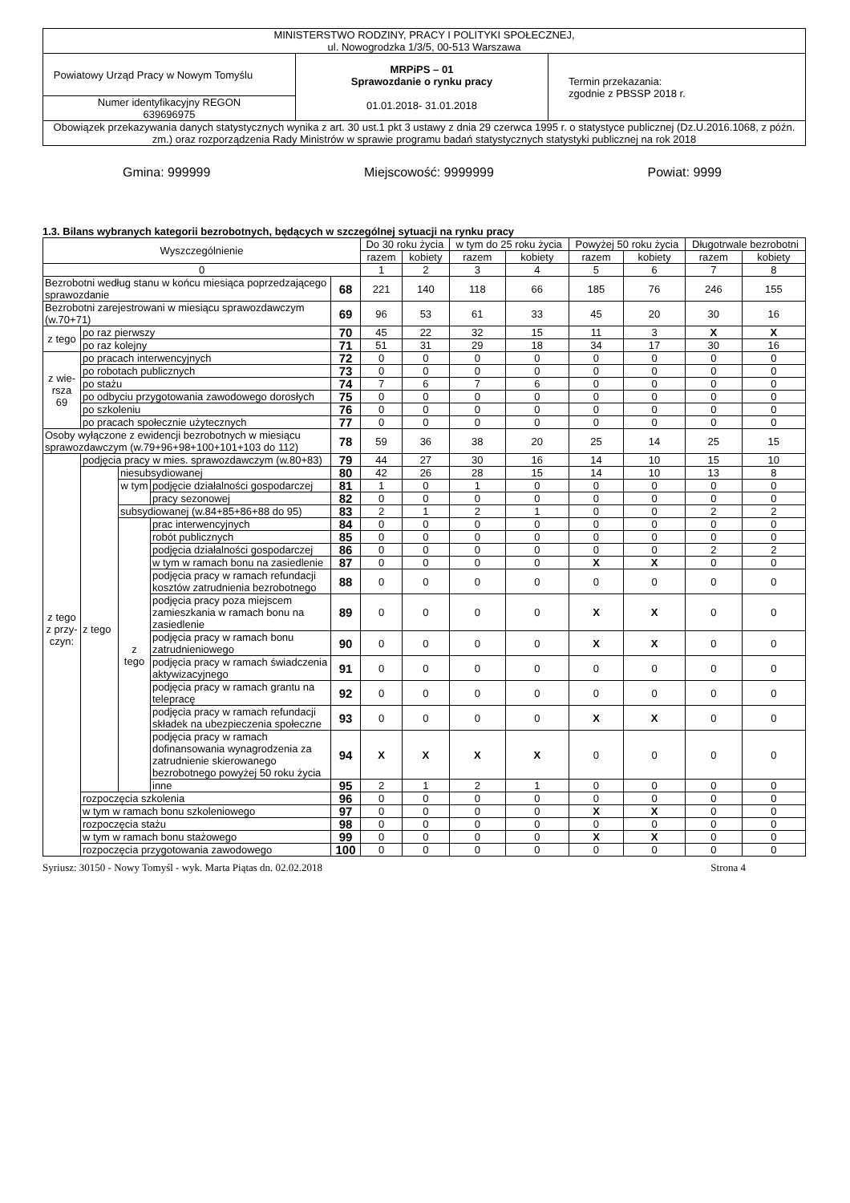| MINISTERSTWO RODZINY, PRACY I POLITYKI SPOŁECZNEJ, ul. Nowogrodzka 1/3/5, 00-513 Warszawa | | |
| Powiatowy Urząd Pracy w Nowym Tomyślu | MRPiPS – 01 Sprawozdanie o rynku pracy 01.01.2018- 31.01.2018 | Termin przekazania: zgodnie z PBSSP 2018 r. |
| Numer identyfikacyjny REGON 639696975 | | |
| Obowiązek przekazywania danych statystycznych wynika z art. 30 ust.1 pkt 3 ustawy z dnia 29 czerwca 1995 r. o statystyce publicznej (Dz.U.2016.1068, z późn. zm.) oraz rozporządzenia Rady Ministrów w sprawie programu badań statystycznych statystyki publicznej na rok 2018 | | |
Gmina: 999999 Miejscowość: 9999999 Powiat: 9999
1.3. Bilans wybranych kategorii bezrobotnych, będących w szczególnej sytuacji na rynku pracy
| Wyszczególnienie | | | | | Do 30 roku życia | | w tym do 25 roku życia | | Powyżej 50 roku życia | | Długotrwale bezrobotni | |
| --- | --- | --- | --- | --- | --- | --- | --- | --- | --- | --- | --- | --- |
| | | | | | razem | kobiety | razem | kobiety | razem | kobiety | razem | kobiety |
| 0 | | | | | 1 | 2 | 3 | 4 | 5 | 6 | 7 | 8 |
| Bezrobotni według stanu w końcu miesiąca poprzedzającego sprawozdanie | | | | 68 | 221 | 140 | 118 | 66 | 185 | 76 | 246 | 155 |
| Bezrobotni zarejestrowani w miesiącu sprawozdawczym (w.70+71) | | | | 69 | 96 | 53 | 61 | 33 | 45 | 20 | 30 | 16 |
| z tego | po raz pierwszy | | | 70 | 45 | 22 | 32 | 15 | 11 | 3 | X | X |
| | po raz kolejny | | | 71 | 51 | 31 | 29 | 18 | 34 | 17 | 30 | 16 |
| z wie- rsza 69 | po pracach interwencyjnych | | | 72 | 0 | 0 | 0 | 0 | 0 | 0 | 0 | 0 |
| | po robotach publicznych | | | 73 | 0 | 0 | 0 | 0 | 0 | 0 | 0 | 0 |
| | po stażu | | | 74 | 7 | 6 | 7 | 6 | 0 | 0 | 0 | 0 |
| | po odbyciu przygotowania zawodowego dorosłych | | | 75 | 0 | 0 | 0 | 0 | 0 | 0 | 0 | 0 |
| | po szkoleniu | | | 76 | 0 | 0 | 0 | 0 | 0 | 0 | 0 | 0 |
| | po pracach społecznie użytecznych | | | 77 | 0 | 0 | 0 | 0 | 0 | 0 | 0 | 0 |
| Osoby wyłączone z ewidencji bezrobotnych w miesiącu sprawozdawczym (w.79+96+98+100+101+103 do 112) | | | | 78 | 59 | 36 | 38 | 20 | 25 | 14 | 25 | 15 |
| z tego z przy- czyn: | podjęcia pracy w mies. sprawozdawczym (w.80+83) | | | 79 | 44 | 27 | 30 | 16 | 14 | 10 | 15 | 10 |
| | z tego | niesubsydiowanej | | 80 | 42 | 26 | 28 | 15 | 14 | 10 | 13 | 8 |
| | | w tym | podjęcie działalności gospodarczej | 81 | 1 | 0 | 1 | 0 | 0 | 0 | 0 | 0 |
| | | | pracy sezonowej | 82 | 0 | 0 | 0 | 0 | 0 | 0 | 0 | 0 |
| | | subsydiowanej (w.84+85+86+88 do 95) | | 83 | 2 | 1 | 2 | 1 | 0 | 0 | 2 | 2 |
| | | z tego | prac interwencyjnych | 84 | 0 | 0 | 0 | 0 | 0 | 0 | 0 | 0 |
| | | | robót publicznych | 85 | 0 | 0 | 0 | 0 | 0 | 0 | 0 | 0 |
| | | | podjęcia działalności gospodarczej | 86 | 0 | 0 | 0 | 0 | 0 | 0 | 2 | 2 |
| | | | w tym w ramach bonu na zasiedlenie | 87 | 0 | 0 | 0 | 0 | X | X | 0 | 0 |
| | | | podjęcia pracy w ramach refundacji kosztów zatrudnienia bezrobotnego | 88 | 0 | 0 | 0 | 0 | 0 | 0 | 0 | 0 |
| | | | podjęcia pracy poza miejscem zamieszkania w ramach bonu na zasiedlenie | 89 | 0 | 0 | 0 | 0 | X | X | 0 | 0 |
| | | | podjęcia pracy w ramach bonu zatrudnieniowego | 90 | 0 | 0 | 0 | 0 | X | X | 0 | 0 |
| | | | podjęcia pracy w ramach świadczenia aktywizacyjnego | 91 | 0 | 0 | 0 | 0 | 0 | 0 | 0 | 0 |
| | | | podjęcia pracy w ramach grantu na telepracę | 92 | 0 | 0 | 0 | 0 | 0 | 0 | 0 | 0 |
| | | | podjęcia pracy w ramach refundacji składek na ubezpieczenia społeczne | 93 | 0 | 0 | 0 | 0 | X | X | 0 | 0 |
| | | | podjęcia pracy w ramach dofinansowania wynagrodzenia za zatrudnienie skierowanego bezrobotnego powyżej 50 roku życia | 94 | X | X | X | X | 0 | 0 | 0 | 0 |
| | | | inne | 95 | 2 | 1 | 2 | 1 | 0 | 0 | 0 | 0 |
| | rozpoczęcia szkolenia | | | 96 | 0 | 0 | 0 | 0 | 0 | 0 | 0 | 0 |
| | w tym w ramach bonu szkoleniowego | | | 97 | 0 | 0 | 0 | 0 | X | X | 0 | 0 |
| | rozpoczęcia stażu | | | 98 | 0 | 0 | 0 | 0 | 0 | 0 | 0 | 0 |
| | w tym w ramach bonu stażowego | | | 99 | 0 | 0 | 0 | 0 | X | X | 0 | 0 |
| | rozpoczęcia przygotowania zawodowego | | | 100 | 0 | 0 | 0 | 0 | 0 | 0 | 0 | 0 |
Syriusz: 30150 - Nowy Tomyśl - wyk. Marta Piątas dn. 02.02.2018 Strona 4